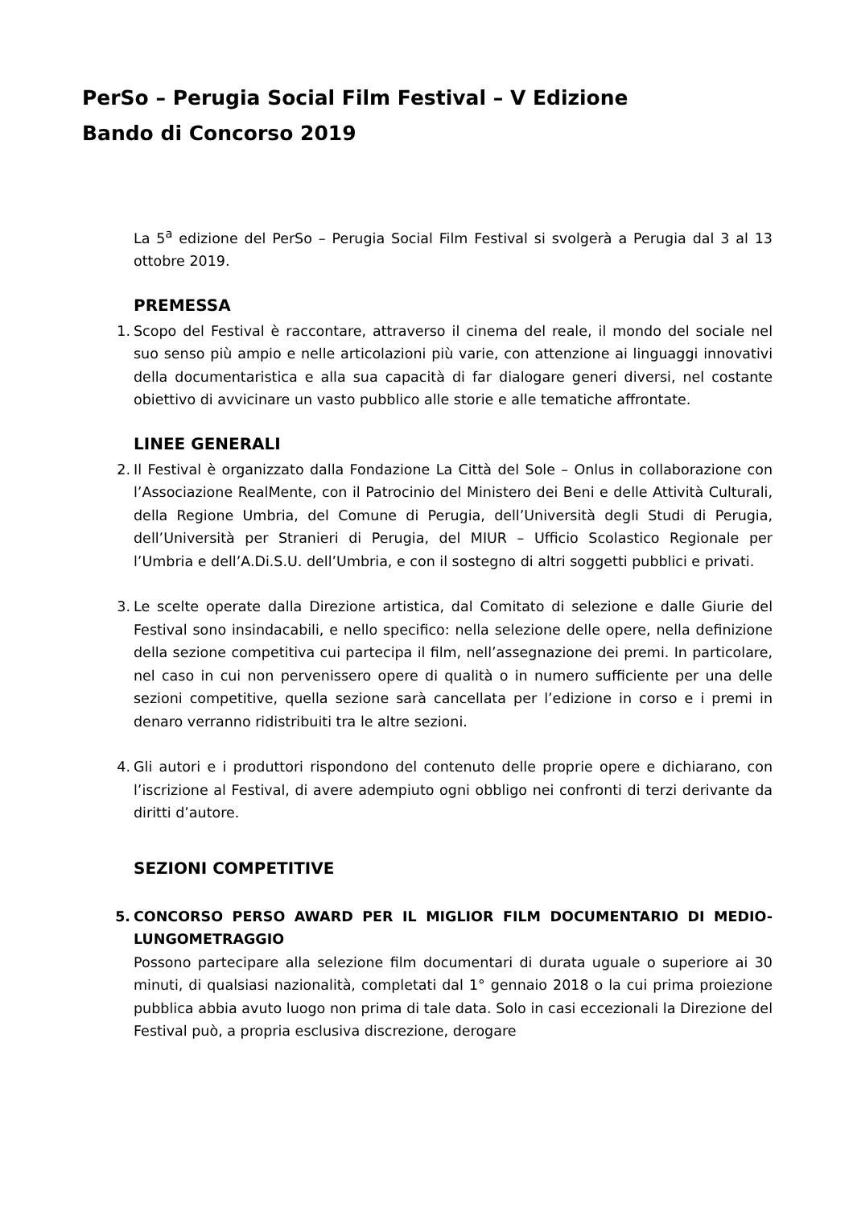PerSo – Perugia Social Film Festival – V Edizione
Bando di Concorso 2019
La 5<sup>a</sup> edizione del PerSo – Perugia Social Film Festival si svolgerà a Perugia dal 3 al 13 ottobre 2019.
PREMESSA
1. Scopo del Festival è raccontare, attraverso il cinema del reale, il mondo del sociale nel suo senso più ampio e nelle articolazioni più varie, con attenzione ai linguaggi innovativi della documentaristica e alla sua capacità di far dialogare generi diversi, nel costante obiettivo di avvicinare un vasto pubblico alle storie e alle tematiche affrontate.
LINEE GENERALI
2. Il Festival è organizzato dalla Fondazione La Città del Sole – Onlus in collaborazione con l’Associazione RealMente, con il Patrocinio del Ministero dei Beni e delle Attività Culturali, della Regione Umbria, del Comune di Perugia, dell’Università degli Studi di Perugia, dell’Università per Stranieri di Perugia, del MIUR – Ufficio Scolastico Regionale per l’Umbria e dell’A.Di.S.U. dell’Umbria, e con il sostegno di altri soggetti pubblici e privati.
3. Le scelte operate dalla Direzione artistica, dal Comitato di selezione e dalle Giurie del Festival sono insindacabili, e nello specifico: nella selezione delle opere, nella definizione della sezione competitiva cui partecipa il film, nell’assegnazione dei premi. In particolare, nel caso in cui non pervenissero opere di qualità o in numero sufficiente per una delle sezioni competitive, quella sezione sarà cancellata per l’edizione in corso e i premi in denaro verranno ridistribuiti tra le altre sezioni.
4. Gli autori e i produttori rispondono del contenuto delle proprie opere e dichiarano, con l’iscrizione al Festival, di avere adempiuto ogni obbligo nei confronti di terzi derivante da diritti d’autore.
SEZIONI COMPETITIVE
5. CONCORSO PERSO AWARD PER IL MIGLIOR FILM DOCUMENTARIO DI MEDIO-LUNGOMETRAGGIO
Possono partecipare alla selezione film documentari di durata uguale o superiore ai 30 minuti, di qualsiasi nazionalità, completati dal 1° gennaio 2018 o la cui prima proiezione pubblica abbia avuto luogo non prima di tale data. Solo in casi eccezionali la Direzione del Festival può, a propria esclusiva discrezione, derogare